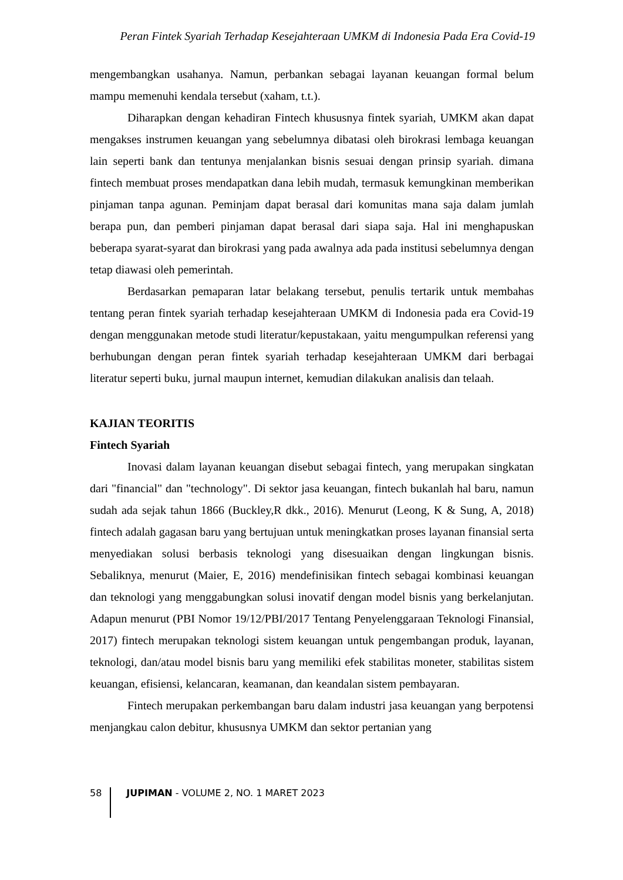Peran Fintek Syariah Terhadap Kesejahteraan UMKM di Indonesia Pada Era Covid-19
mengembangkan usahanya. Namun, perbankan sebagai layanan keuangan formal belum mampu memenuhi kendala tersebut (xaham, t.t.).
Diharapkan dengan kehadiran Fintech khususnya fintek syariah, UMKM akan dapat mengakses instrumen keuangan yang sebelumnya dibatasi oleh birokrasi lembaga keuangan lain seperti bank dan tentunya menjalankan bisnis sesuai dengan prinsip syariah. dimana fintech membuat proses mendapatkan dana lebih mudah, termasuk kemungkinan memberikan pinjaman tanpa agunan. Peminjam dapat berasal dari komunitas mana saja dalam jumlah berapa pun, dan pemberi pinjaman dapat berasal dari siapa saja. Hal ini menghapuskan beberapa syarat-syarat dan birokrasi yang pada awalnya ada pada institusi sebelumnya dengan tetap diawasi oleh pemerintah.
Berdasarkan pemaparan latar belakang tersebut, penulis tertarik untuk membahas tentang peran fintek syariah terhadap kesejahteraan UMKM di Indonesia pada era Covid-19 dengan menggunakan metode studi literatur/kepustakaan, yaitu mengumpulkan referensi yang berhubungan dengan peran fintek syariah terhadap kesejahteraan UMKM dari berbagai literatur seperti buku, jurnal maupun internet, kemudian dilakukan analisis dan telaah.
KAJIAN TEORITIS
Fintech Syariah
Inovasi dalam layanan keuangan disebut sebagai fintech, yang merupakan singkatan dari "financial" dan "technology". Di sektor jasa keuangan, fintech bukanlah hal baru, namun sudah ada sejak tahun 1866 (Buckley,R dkk., 2016). Menurut (Leong, K & Sung, A, 2018) fintech adalah gagasan baru yang bertujuan untuk meningkatkan proses layanan finansial serta menyediakan solusi berbasis teknologi yang disesuaikan dengan lingkungan bisnis. Sebaliknya, menurut (Maier, E, 2016) mendefinisikan fintech sebagai kombinasi keuangan dan teknologi yang menggabungkan solusi inovatif dengan model bisnis yang berkelanjutan. Adapun menurut (PBI Nomor 19/12/PBI/2017 Tentang Penyelenggaraan Teknologi Finansial, 2017) fintech merupakan teknologi sistem keuangan untuk pengembangan produk, layanan, teknologi, dan/atau model bisnis baru yang memiliki efek stabilitas moneter, stabilitas sistem keuangan, efisiensi, kelancaran, keamanan, dan keandalan sistem pembayaran.
Fintech merupakan perkembangan baru dalam industri jasa keuangan yang berpotensi menjangkau calon debitur, khususnya UMKM dan sektor pertanian yang
58 JUPIMAN - VOLUME 2, NO. 1 MARET 2023